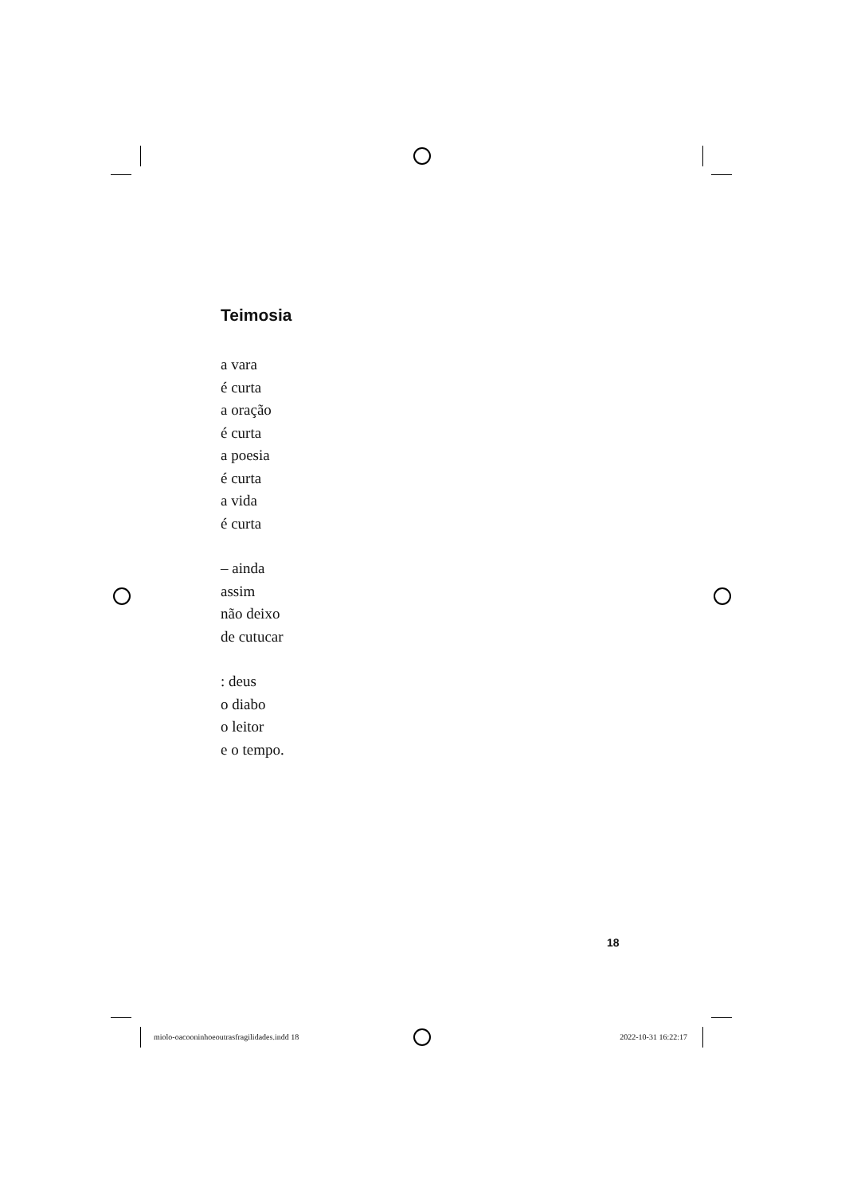Teimosia
a vara
é curta
a oração
é curta
a poesia
é curta
a vida
é curta
– ainda
assim
não deixo
de cutucar
: deus
o diabo
o leitor
e o tempo.
18
miolo-oacooninhoeoutrasfragilidades.indd 18 2022-10-31 16:22:17